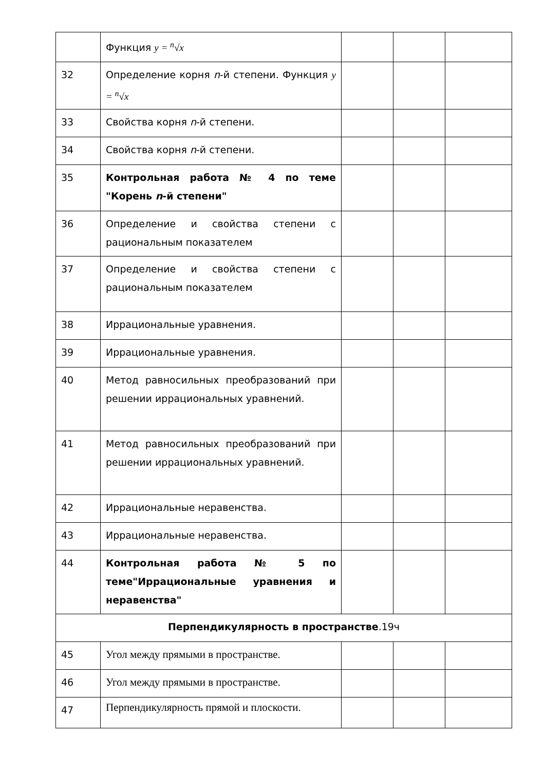| | Функция y = <sup>n</sup>√x | | | |
| 32 | Определение корня n -й степени. Функция y = <sup>n</sup>√x | | | |
| 33 | Свойства корня n -й степени. | | | |
| 34 | Свойства корня n -й степени. | | | |
| 35 | Контрольная работа № 4 по теме "Корень n -й степени" | | | |
| 36 | Определение и свойства степени с рациональным показателем | | | |
| 37 | Определение и свойства степени с рациональным показателем | | | |
| 38 | Иррациональные уравнения. | | | |
| 39 | Иррациональные уравнения. | | | |
| 40 | Метод равносильных преобразований при решении иррациональных уравнений. | | | |
| 41 | Метод равносильных преобразований при решении иррациональных уравнений. | | | |
| 42 | Иррациональные неравенства. | | | |
| 43 | Иррациональные неравенства. | | | |
| 44 | Контрольная работа № 5 по теме"Иррациональные уравнения и неравенства" | | | |
| Перпендикулярность в пространстве .19ч | | | | |
| 45 | Угол между прямыми в пространстве. | | | |
| 46 | Угол между прямыми в пространстве. | | | |
| 47 | Перпендикулярность прямой и плоскости. | | | |